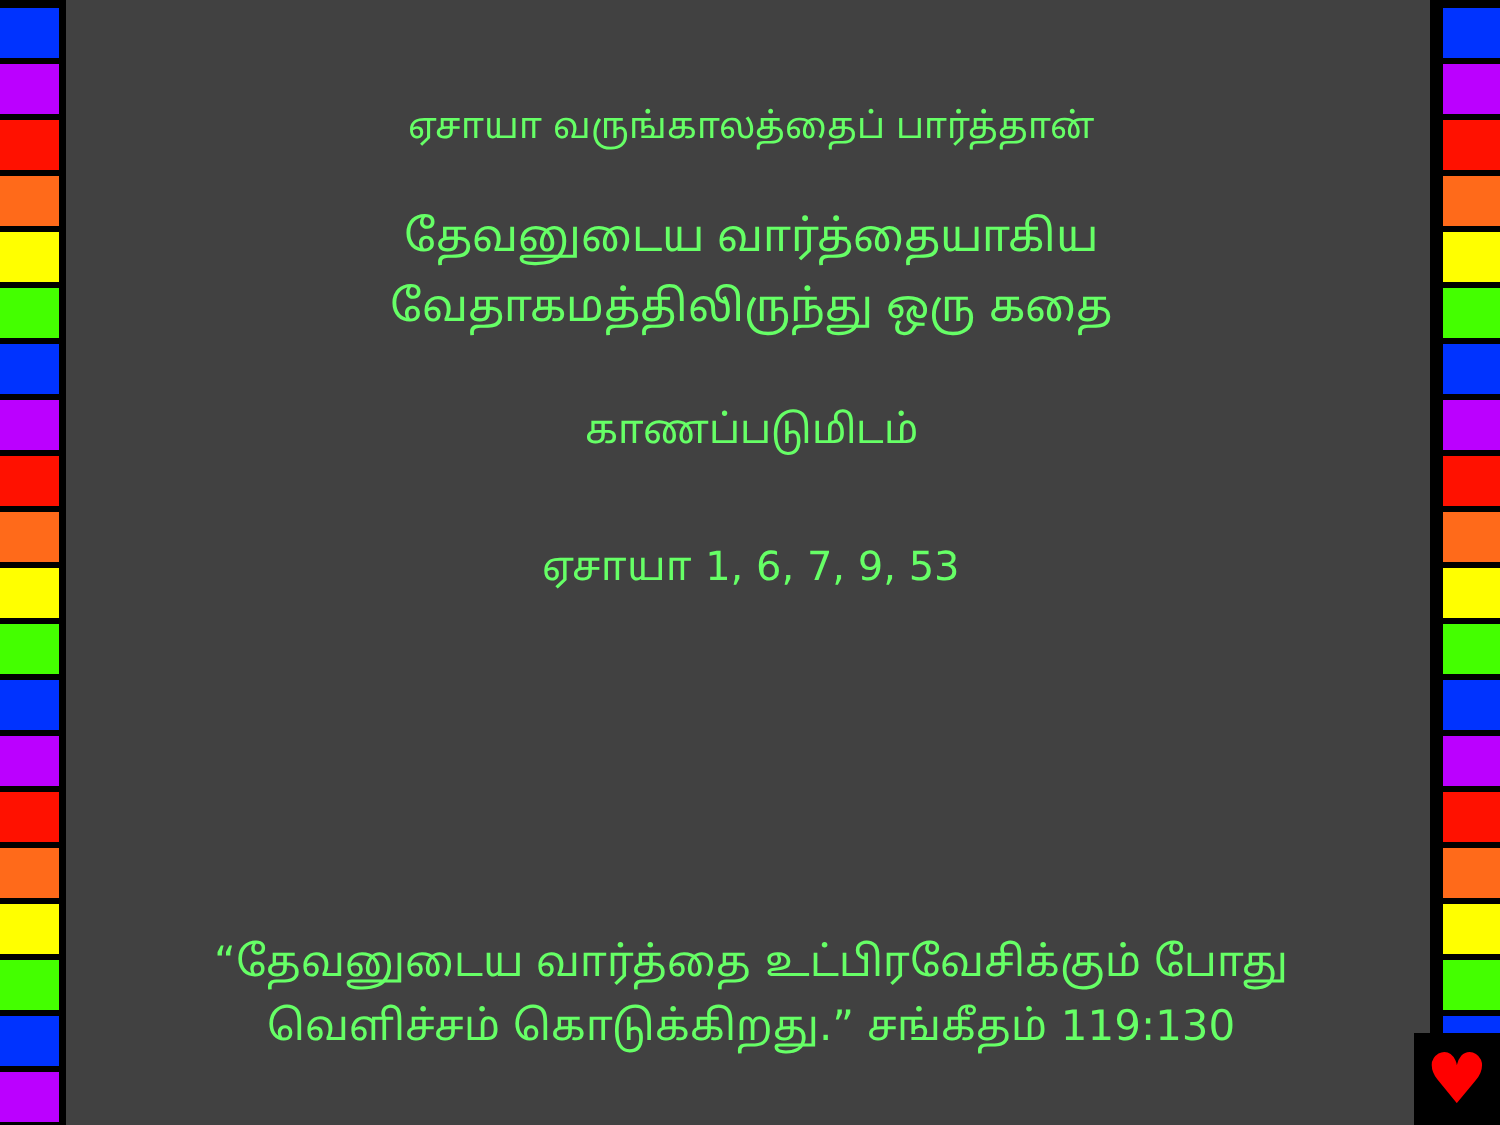ஏசாயா வருங்காலத்தைப் பார்த்தான்
தேவனுடைய வார்த்தையாகிய
வேதாகமத்திலிருந்து ஒரு கதை
காணப்படுமிடம்
ஏசாயா 1, 6, 7, 9, 53
“தேவனுடைய வார்த்தை உட்பிரவேசிக்கும் போது
வெளிச்சம் கொடுக்கிறது.” சங்கீதம் 119:130
♥